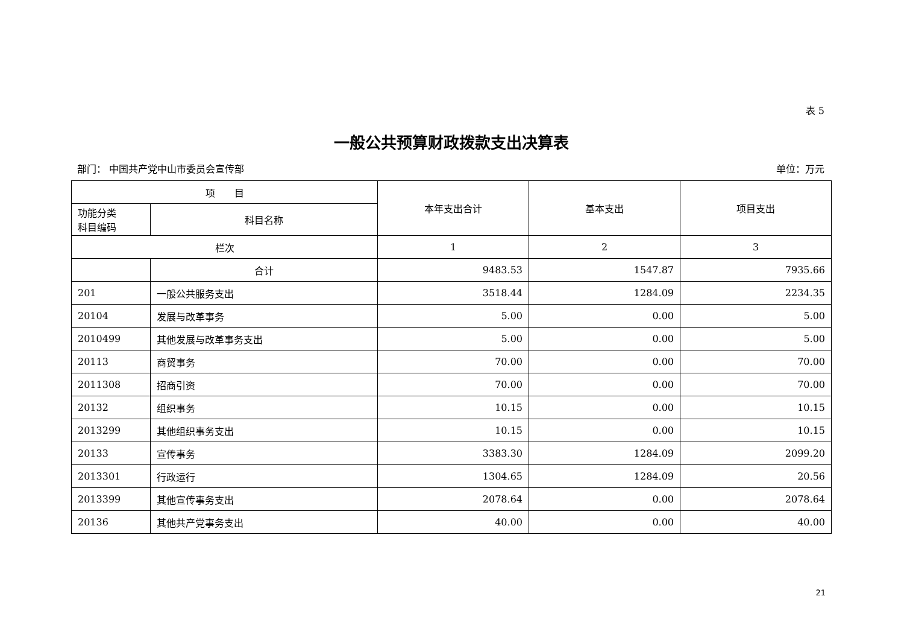表 5
一般公共预算财政拨款支出决算表
部门： 中国共产党中山市委员会宣传部 单位：万元
| 项 目 | | 本年支出合计 | 基本支出 | 项目支出 |
| --- | --- | --- | --- | --- |
| 功能分类 科目编码 | 科目名称 | | | |
| 栏次 | | 1 | 2 | 3 |
| | 合计 | 9483.53 | 1547.87 | 7935.66 |
| 201 | 一般公共服务支出 | 3518.44 | 1284.09 | 2234.35 |
| 20104 | 发展与改革事务 | 5.00 | 0.00 | 5.00 |
| 2010499 | 其他发展与改革事务支出 | 5.00 | 0.00 | 5.00 |
| 20113 | 商贸事务 | 70.00 | 0.00 | 70.00 |
| 2011308 | 招商引资 | 70.00 | 0.00 | 70.00 |
| 20132 | 组织事务 | 10.15 | 0.00 | 10.15 |
| 2013299 | 其他组织事务支出 | 10.15 | 0.00 | 10.15 |
| 20133 | 宣传事务 | 3383.30 | 1284.09 | 2099.20 |
| 2013301 | 行政运行 | 1304.65 | 1284.09 | 20.56 |
| 2013399 | 其他宣传事务支出 | 2078.64 | 0.00 | 2078.64 |
| 20136 | 其他共产党事务支出 | 40.00 | 0.00 | 40.00 |
21